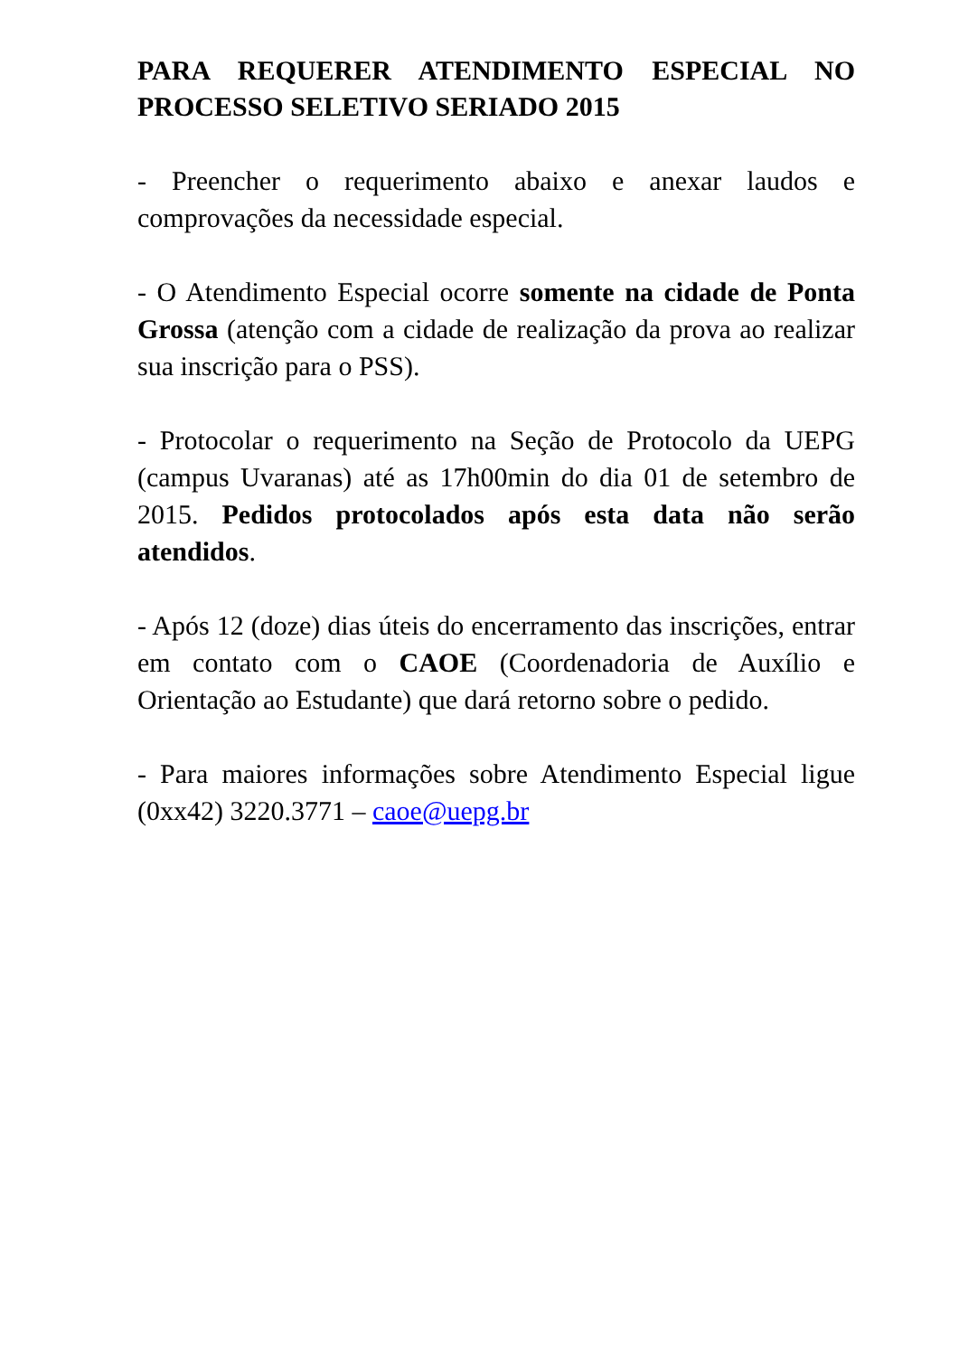PARA REQUERER ATENDIMENTO ESPECIAL NO PROCESSO SELETIVO SERIADO 2015
- Preencher o requerimento abaixo e anexar laudos e comprovações da necessidade especial.
- O Atendimento Especial ocorre somente na cidade de Ponta Grossa (atenção com a cidade de realização da prova ao realizar sua inscrição para o PSS).
- Protocolar o requerimento na Seção de Protocolo da UEPG (campus Uvaranas) até as 17h00min do dia 01 de setembro de 2015. Pedidos protocolados após esta data não serão atendidos.
- Após 12 (doze) dias úteis do encerramento das inscrições, entrar em contato com o CAOE (Coordenadoria de Auxílio e Orientação ao Estudante) que dará retorno sobre o pedido.
- Para maiores informações sobre Atendimento Especial ligue (0xx42) 3220.3771 – caoe@uepg.br